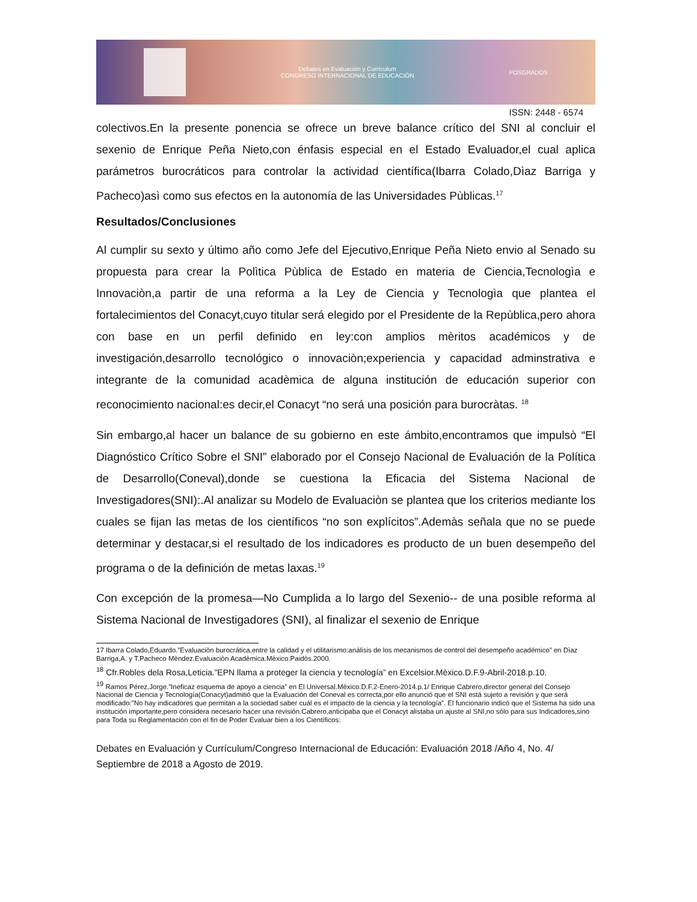Debates en Evaluación y Currículum
CONGRESO INTERNACIONAL DE EDUCACIÓN
POSGRADOS
ISSN: 2448 - 6574
colectivos.En la presente ponencia se ofrece un breve balance crítico del SNI al concluir el sexenio de Enrique Peña Nieto,con énfasis especial en el Estado Evaluador,el cual aplica parámetros burocráticos para controlar la actividad científica(Ibarra Colado,Dìaz Barriga y Pacheco)asì como sus efectos en la autonomía de las Universidades Pùblicas.<sup>17</sup>
Resultados/Conclusiones
Al cumplir su sexto y último año como Jefe del Ejecutivo,Enrique Peña Nieto envio al Senado su propuesta para crear la Polìtica Pùblica de Estado en materia de Ciencia,Tecnologìa e Innovaciòn,a partir de una reforma a la Ley de Ciencia y Tecnologìa que plantea el fortalecimientos del Conacyt,cuyo titular será elegido por el Presidente de la Repùblica,pero ahora con base en un perfil definido en ley:con amplios mèritos académicos y de investigación,desarrollo tecnológico o innovaciòn;experiencia y capacidad adminstrativa e integrante de la comunidad acadèmica de alguna institución de educación superior con reconocimiento nacional:es decir,el Conacyt “no será una posición para burocràtas. <sup>18</sup>
Sin embargo,al hacer un balance de su gobierno en este ámbito,encontramos que impulsò “El Diagnóstico Crítico Sobre el SNI” elaborado por el Consejo Nacional de Evaluación de la Política de Desarrollo(Coneval),donde se cuestiona la Eficacia del Sistema Nacional de Investigadores(SNI):.Al analizar su Modelo de Evaluaciòn se plantea que los criterios mediante los cuales se fijan las metas de los científicos “no son explícitos”.Ademàs señala que no se puede determinar y destacar,si el resultado de los indicadores es producto de un buen desempeño del programa o de la definición de metas laxas.<sup>19</sup>
Con excepción de la promesa—No Cumplida a lo largo del Sexenio-- de una posible reforma al Sistema Nacional de Investigadores (SNI), al finalizar el sexenio de Enrique
17 Ibarra Colado,Eduardo.”Evaluaciòn burocrática,entre la calidad y el utilitarismo:análisis de los mecanismos de control del desempeño académico” en Dìaz Barriga,A. y T.Pacheco Mèndez.Evaluaciòn Acadèmica.Mèxico.Paidòs.2000.
<sup>18</sup> Cfr.Robles dela Rosa,Leticia.”EPN llama a proteger la ciencia y tecnología” en Excelsior.Mèxico.D.F.9-Abril-2018.p.10.
<sup>19</sup> Ramos Pérez,Jorge.”Ineficaz esquema de apoyo a ciencia” en El Universal.México.D.F.2-Enero-2014.p.1/ Enrique Cabrero,director general del Consejo Nacional de Ciencia y Tecnología(Conacyt)admitió que la Evaluación del Coneval es correcta,por ello anunció que el SNI está sujeto a revisión y que será modificado:”No hay indicadores que permitan a la sociedad saber cuál es el impacto de la ciencia y la tecnología”. El funcionario indicó que el Sistema ha sido una institución importante,pero considera necesario hacer una revisión.Cabrero,anticipaba que el Conacyt alistaba un ajuste al SNI,no sólo para sus Indicadores,sino para Toda su Reglamentación con el fin de Poder Evaluar bien a los Científicos:
Debates en Evaluación y Currículum/Congreso Internacional de Educación: Evaluación 2018 /Año 4, No. 4/ Septiembre de 2018 a Agosto de 2019.